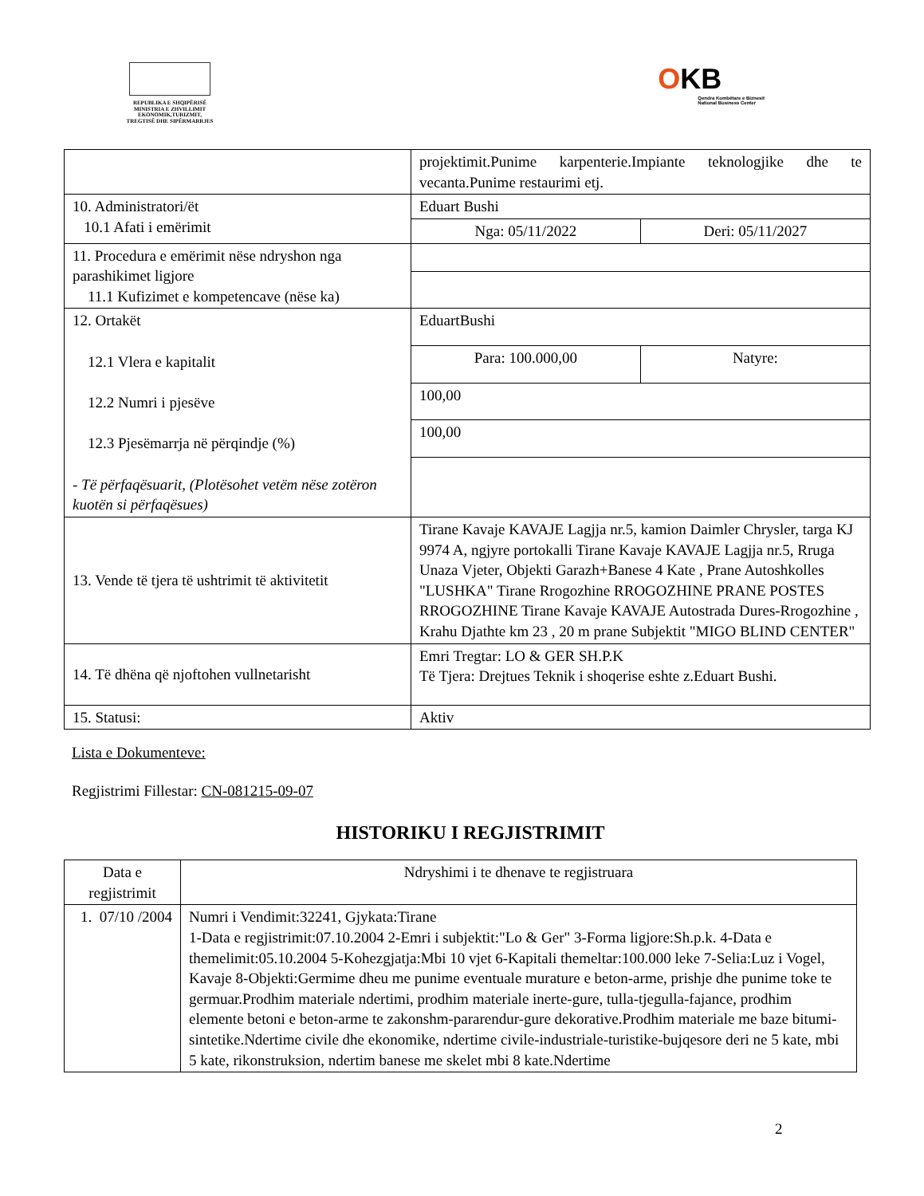REPUBLIKA E SHQIPËRISË
MINISTRIA E ZHVILLIMIT
EKONOMIK,TURIZMIT,
TREGTISË DHE SIPËRMARRJES
OKB
Qendra Kombëtare e Biznesit
National Business Center
| | projektimit.Punime karpenterie.Impiante teknologjike dhe te vecanta.Punime restaurimi etj. | |
| 10. Administratori/ët 10.1 Afati i emërimit | Eduart Bushi | |
| | Nga: 05/11/2022 | Deri: 05/11/2027 |
| 11. Procedura e emërimit nëse ndryshon nga parashikimet ligjore 11.1 Kufizimet e kompetencave (nëse ka) | | |
| 12. Ortakët 12.1 Vlera e kapitalit 12.2 Numri i pjesëve 12.3 Pjesëmarrja në përqindje (%) - Të përfaqësuarit, (Plotësohet vetëm nëse zotëron kuotën si përfaqësues) | EduartBushi | |
| | Para: 100.000,00 | Natyre: |
| | 100,00 | |
| | 100,00 | |
| 13. Vende të tjera të ushtrimit të aktivitetit | Tirane Kavaje KAVAJE Lagjja nr.5, kamion Daimler Chrysler, targa KJ 9974 A, ngjyre portokalli Tirane Kavaje KAVAJE Lagjja nr.5, Rruga Unaza Vjeter, Objekti Garazh+Banese 4 Kate , Prane Autoshkolles "LUSHKA" Tirane Rrogozhine RROGOZHINE PRANE POSTES RROGOZHINE Tirane Kavaje KAVAJE Autostrada Dures-Rrogozhine , Krahu Djathte km 23 , 20 m prane Subjektit "MIGO BLIND CENTER" | |
| 14. Të dhëna që njoftohen vullnetarisht | Emri Tregtar: LO & GER SH.P.K Të Tjera: Drejtues Teknik i shoqerise eshte z.Eduart Bushi. | |
| 15. Statusi: | Aktiv | |
Lista e Dokumenteve:
Regjistrimi Fillestar: CN-081215-09-07
HISTORIKU I REGJISTRIMIT
| Data e regjistrimit | Ndryshimi i te dhenave te regjistruara |
| --- | --- |
| 1. 07/10 /2004 | Numri i Vendimit:32241, Gjykata:Tirane 1-Data e regjistrimit:07.10.2004 2-Emri i subjektit:"Lo & Ger" 3-Forma ligjore:Sh.p.k. 4-Data e themelimit:05.10.2004 5-Kohezgjatja:Mbi 10 vjet 6-Kapitali themeltar:100.000 leke 7-Selia:Luz i Vogel, Kavaje 8-Objekti:Germime dheu me punime eventuale murature e beton-arme, prishje dhe punime toke te germuar.Prodhim materiale ndertimi, prodhim materiale inerte-gure, tulla-tjegulla-fajance, prodhim elemente betoni e beton-arme te zakonshm-pararendur-gure dekorative.Prodhim materiale me baze bitumi-sintetike.Ndertime civile dhe ekonomike, ndertime civile-industriale-turistike-bujqesore deri ne 5 kate, mbi 5 kate, rikonstruksion, ndertim banese me skelet mbi 8 kate.Ndertime |
2